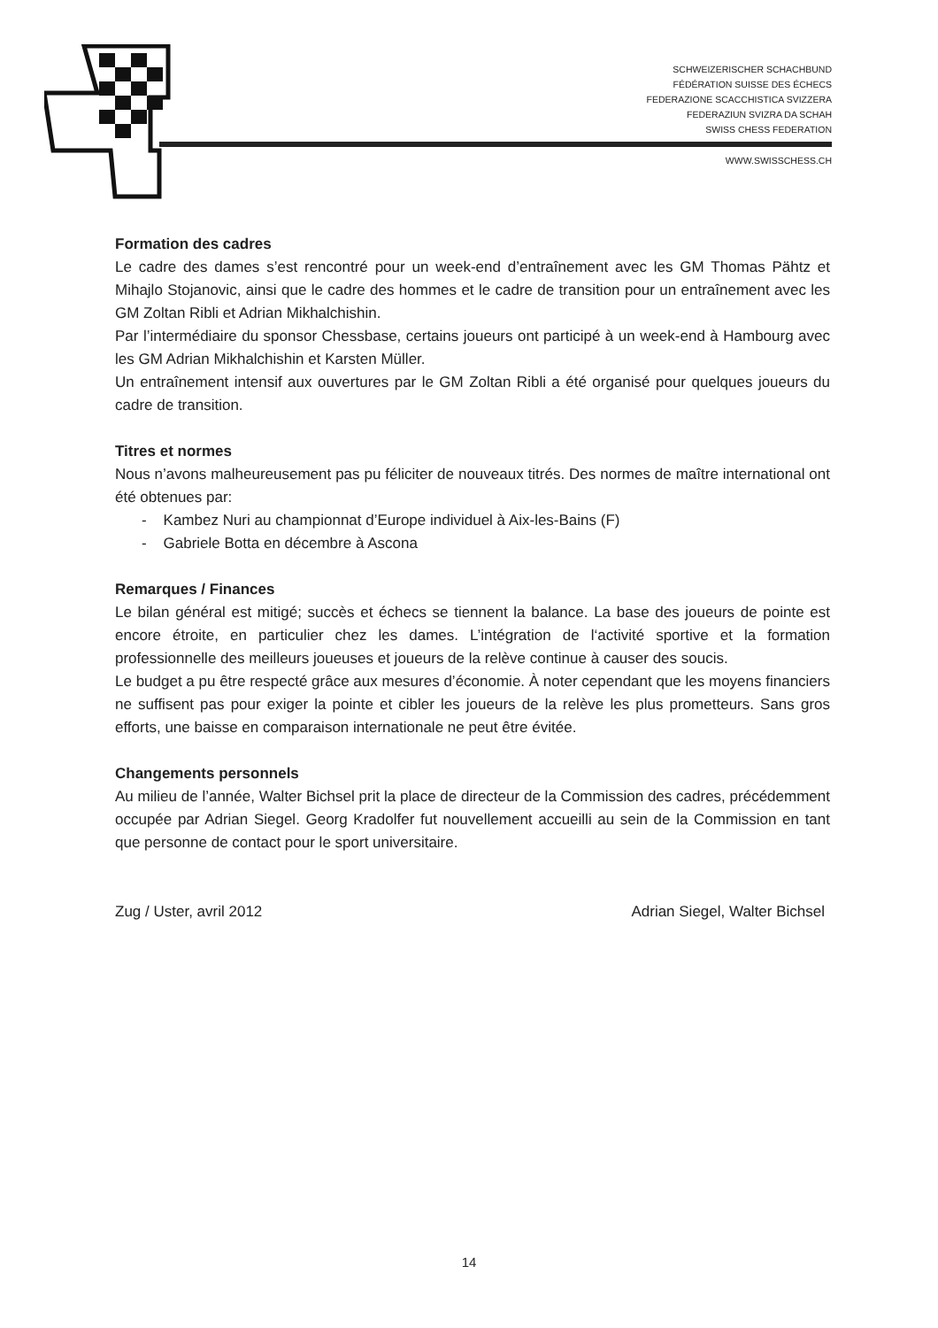SCHWEIZERISCHER SCHACHBUND
FÉDÉRATION SUISSE DES ÉCHECS
FEDERAZIONE SCACCHISTICA SVIZZERA
FEDERAZIUN SVIZRA DA SCHAH
SWISS CHESS FEDERATION
WWW.SWISSCHESS.CH
Formation des cadres
Le cadre des dames s’est rencontré pour un week-end d’entraînement avec les GM Thomas Pähtz et Mihajlo Stojanovic, ainsi que le cadre des hommes et le cadre de transition pour un entraînement avec les GM Zoltan Ribli et Adrian Mikhalchishin.
Par l’intermédiaire du sponsor Chessbase, certains joueurs ont participé à un week-end à Hambourg avec les GM Adrian Mikhalchishin et Karsten Müller.
Un entraînement intensif aux ouvertures par le GM Zoltan Ribli a été organisé pour quelques joueurs du cadre de transition.
Titres et normes
Nous n’avons malheureusement pas pu féliciter de nouveaux titrés. Des normes de maître international ont été obtenues par:
- Kambez Nuri au championnat d’Europe individuel à Aix-les-Bains (F)
- Gabriele Botta en décembre à Ascona
Remarques / Finances
Le bilan général est mitigé; succès et échecs se tiennent la balance. La base des joueurs de pointe est encore étroite, en particulier chez les dames. L’intégration de l‘activité sportive et la formation professionnelle des meilleurs joueuses et joueurs de la relève continue à causer des soucis.
Le budget a pu être respecté grâce aux mesures d’économie. À noter cependant que les moyens financiers ne suffisent pas pour exiger la pointe et cibler les joueurs de la relève les plus prometteurs. Sans gros efforts, une baisse en comparaison internationale ne peut être évitée.
Changements personnels
Au milieu de l’année, Walter Bichsel prit la place de directeur de la Commission des cadres, précédemment occupée par Adrian Siegel. Georg Kradolfer fut nouvellement accueilli au sein de la Commission en tant que personne de contact pour le sport universitaire.
Zug / Uster, avril 2012 Adrian Siegel, Walter Bichsel
14